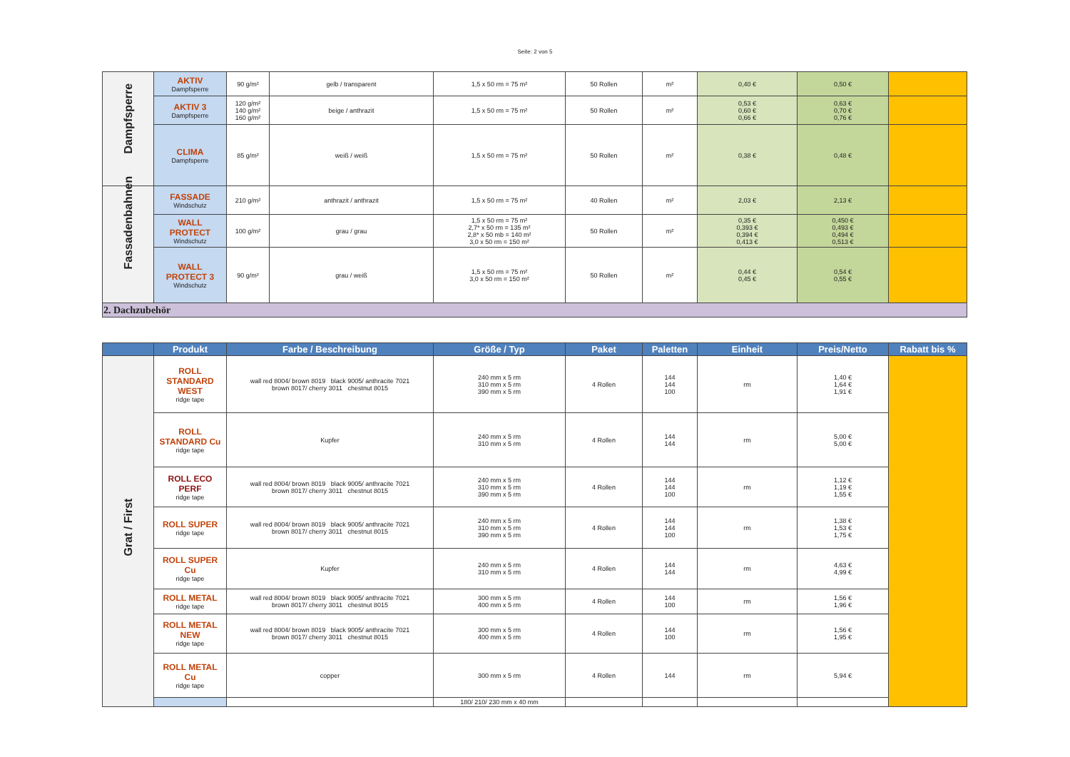Seite: 2 von 5
| Dampfsperre | AKTIV Dampfsperre | 90 g/m² | gelb / transparent | 1,5 x 50 rm = 75 m² | 50 Rollen | m² | 0,40 € | 0,50 € | |
| | AKTIV 3 Dampfsperre | 120 g/m² 140 g/m² 160 g/m² | beige / anthrazit | 1,5 x 50 rm = 75 m² | 50 Rollen | m² | 0,53 € 0,60 € 0,66 € | 0,63 € 0,70 € 0,76 € | |
| | CLIMA Dampfsperre | 85 g/m² | weiß / weiß | 1,5 x 50 rm = 75 m² | 50 Rollen | m² | 0,38 € | 0,48 € | |
| Fassadenbahnen | FASSADE Windschutz | 210 g/m² | anthrazit / anthrazit | 1,5 x 50 rm = 75 m² | 40 Rollen | m² | 2,03 € | 2,13 € | |
| | WALL PROTECT Windschutz | 100 g/m² | grau / grau | 1,5 x 50 rm = 75 m² 2,7* x 50 rm = 135 m² 2,8* x 50 mb = 140 m² 3,0 x 50 rm = 150 m² | 50 Rollen | m² | 0,35 € 0,393 € 0,394 € 0,413 € | 0,450 € 0,493 € 0,494 € 0,513 € | |
| | WALL PROTECT 3 Windschutz | 90 g/m² | grau / weiß | 1,5 x 50 rm = 75 m² 3,0 x 50 rm = 150 m² | 50 Rollen | m² | 0,44 € 0,45 € | 0,54 € 0,55 € | |
| 2. Dachzubehör | | | | | | | | | |
| | Produkt | Farbe / Beschreibung | Größe / Typ | Paket | Paletten | Einheit | Preis/Netto | Rabatt bis % |
| --- | --- | --- | --- | --- | --- | --- | --- | --- |
| Grat / First | ROLL STANDARD WEST ridge tape | wall red 8004/ brown 8019 black 9005/ anthracite 7021 brown 8017/ cherry 3011 chestnut 8015 | 240 mm x 5 rm 310 mm x 5 rm 390 mm x 5 rm | 4 Rollen | 144 144 100 | rm | 1,40 € 1,64 € 1,91 € | |
| | ROLL STANDARD Cu ridge tape | Kupfer | 240 mm x 5 rm 310 mm x 5 rm | 4 Rollen | 144 144 | rm | 5,00 € 5,00 € | |
| | ROLL ECO PERF ridge tape | wall red 8004/ brown 8019 black 9005/ anthracite 7021 brown 8017/ cherry 3011 chestnut 8015 | 240 mm x 5 rm 310 mm x 5 rm 390 mm x 5 rm | 4 Rollen | 144 144 100 | rm | 1,12 € 1,19 € 1,55 € | |
| | ROLL SUPER ridge tape | wall red 8004/ brown 8019 black 9005/ anthracite 7021 brown 8017/ cherry 3011 chestnut 8015 | 240 mm x 5 rm 310 mm x 5 rm 390 mm x 5 rm | 4 Rollen | 144 144 100 | rm | 1,38 € 1,53 € 1,75 € | |
| | ROLL SUPER Cu ridge tape | Kupfer | 240 mm x 5 rm 310 mm x 5 rm | 4 Rollen | 144 144 | rm | 4,63 € 4,99 € | |
| | ROLL METAL ridge tape | wall red 8004/ brown 8019 black 9005/ anthracite 7021 brown 8017/ cherry 3011 chestnut 8015 | 300 mm x 5 rm 400 mm x 5 rm | 4 Rollen | 144 100 | rm | 1,56 € 1,96 € | |
| | ROLL METAL NEW ridge tape | wall red 8004/ brown 8019 black 9005/ anthracite 7021 brown 8017/ cherry 3011 chestnut 8015 | 300 mm x 5 rm 400 mm x 5 rm | 4 Rollen | 144 100 | rm | 1,56 € 1,95 € | |
| | ROLL METAL Cu ridge tape | copper | 300 mm x 5 rm | 4 Rollen | 144 | rm | 5,94 € | |
| | | | 180/ 210/ 230 mm x 40 mm | | | | | |